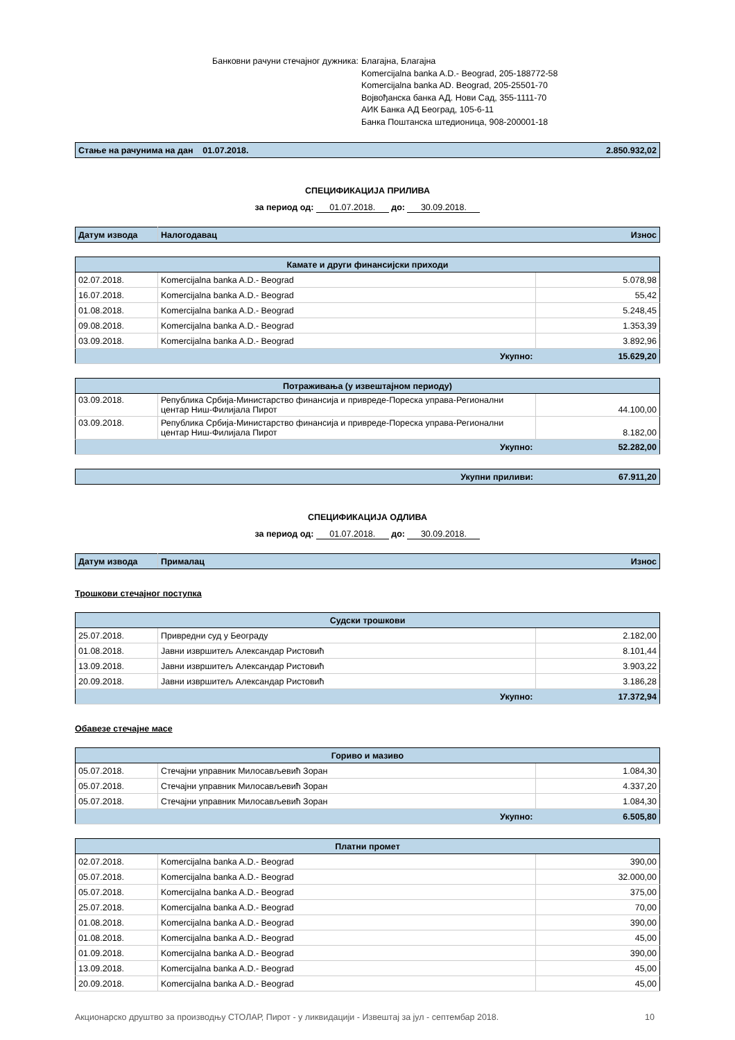Банковни рачуни стечајног дужника:
Благајна, Благајна
Komercijalna banka A.D.- Beograd, 205-188772-58
Komercijalna banka AD. Beograd, 205-25501-70
Војвођанска банка АД. Нови Сад, 355-1111-70
АИК Банка АД Београд, 105-6-11
Банка Поштанска штедионица, 908-200001-18
| Стање на рачунима на дан 01.07.2018. | 2.850.932,02 |
СПЕЦИФИКАЦИЈА ПРИЛИВА
за период од: 01.07.2018. до: 30.09.2018.
| Датум извода | Налогодавац | Износ |
| --- | --- | --- |
| Камате и други финансијски приходи | | |
| --- | --- | --- |
| 02.07.2018. | Komercijalna banka A.D.- Beograd | 5.078,98 |
| 16.07.2018. | Komercijalna banka A.D.- Beograd | 55,42 |
| 01.08.2018. | Komercijalna banka A.D.- Beograd | 5.248,45 |
| 09.08.2018. | Komercijalna banka A.D.- Beograd | 1.353,39 |
| 03.09.2018. | Komercijalna banka A.D.- Beograd | 3.892,96 |
| Укупно: | | 15.629,20 |
| Потраживања (у извештајном периоду) | | |
| --- | --- | --- |
| 03.09.2018. | Република Србија-Министарство финансија и привреде-Пореска управа-Регионални центар Ниш-Филијала Пирот | 44.100,00 |
| 03.09.2018. | Република Србија-Министарство финансија и привреде-Пореска управа-Регионални центар Ниш-Филијала Пирот | 8.182,00 |
| Укупно: | | 52.282,00 |
| Укупни приливи: | 67.911,20 |
СПЕЦИФИКАЦИЈА ОДЛИВА
за период од: 01.07.2018. до: 30.09.2018.
| Датум извода | Прималац | Износ |
| --- | --- | --- |
Трошкови стечајног поступка
| Судски трошкови | | |
| --- | --- | --- |
| 25.07.2018. | Привредни суд у Београду | 2.182,00 |
| 01.08.2018. | Јавни извршитељ Александар Ристовић | 8.101,44 |
| 13.09.2018. | Јавни извршитељ Александар Ристовић | 3.903,22 |
| 20.09.2018. | Јавни извршитељ Александар Ристовић | 3.186,28 |
| Укупно: | | 17.372,94 |
Обавезе стечајне масе
| Гориво и мазиво | | |
| --- | --- | --- |
| 05.07.2018. | Стечајни управник Милосављевић Зоран | 1.084,30 |
| 05.07.2018. | Стечајни управник Милосављевић Зоран | 4.337,20 |
| 05.07.2018. | Стечајни управник Милосављевић Зоран | 1.084,30 |
| Укупно: | | 6.505,80 |
| Платни промет | | |
| --- | --- | --- |
| 02.07.2018. | Komercijalna banka A.D.- Beograd | 390,00 |
| 05.07.2018. | Komercijalna banka A.D.- Beograd | 32.000,00 |
| 05.07.2018. | Komercijalna banka A.D.- Beograd | 375,00 |
| 25.07.2018. | Komercijalna banka A.D.- Beograd | 70,00 |
| 01.08.2018. | Komercijalna banka A.D.- Beograd | 390,00 |
| 01.08.2018. | Komercijalna banka A.D.- Beograd | 45,00 |
| 01.09.2018. | Komercijalna banka A.D.- Beograd | 390,00 |
| 13.09.2018. | Komercijalna banka A.D.- Beograd | 45,00 |
| 20.09.2018. | Komercijalna banka A.D.- Beograd | 45,00 |
Акционарско друштво за производњу СТОЛАР, Пирот - у ликвидацији - Извештај за јул - септембар 2018. 10